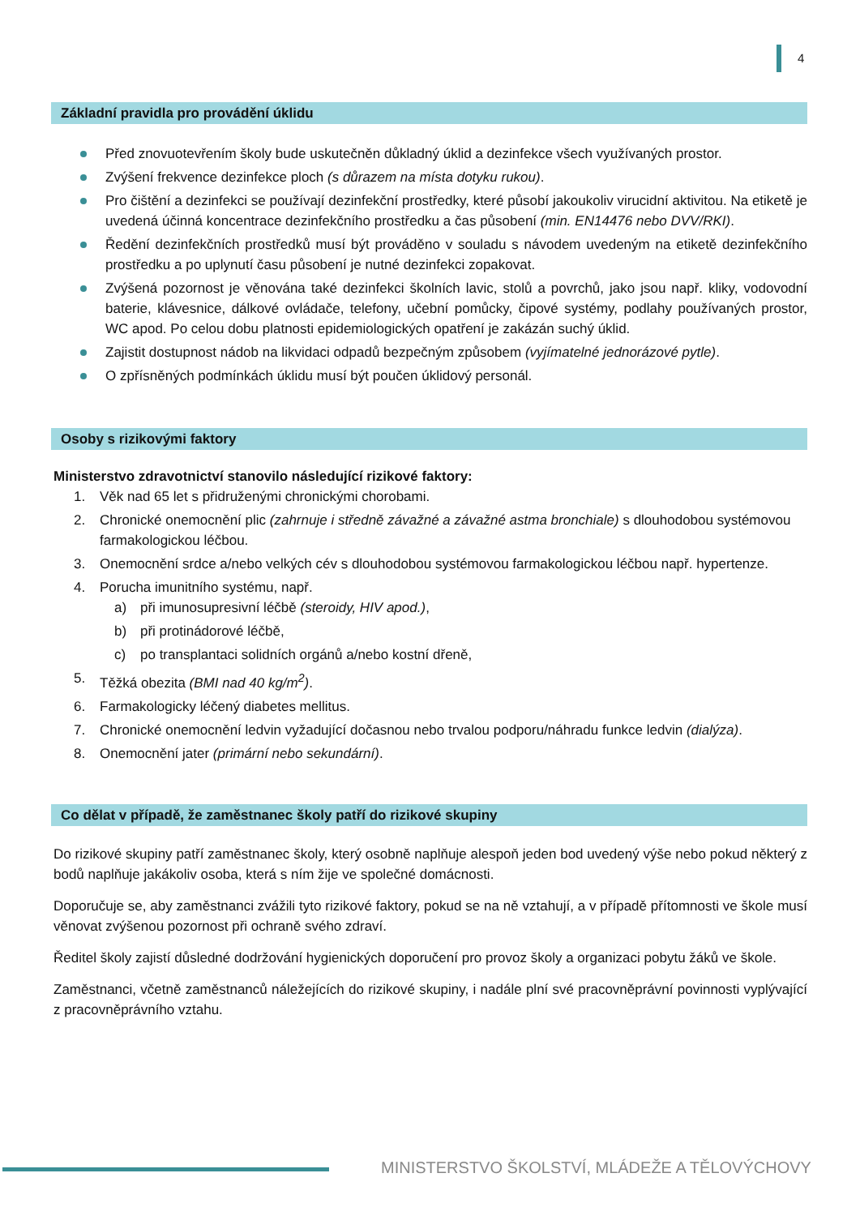4
Základní pravidla pro provádění úklidu
Před znovuotevřením školy bude uskutečněn důkladný úklid a dezinfekce všech využívaných prostor.
Zvýšení frekvence dezinfekce ploch (s důrazem na místa dotyku rukou).
Pro čištění a dezinfekci se používají dezinfekční prostředky, které působí jakoukoliv virucidní aktivitou. Na etiketě je uvedená účinná koncentrace dezinfekčního prostředku a čas působení (min. EN14476 nebo DVV/RKI).
Ředění dezinfekčních prostředků musí být prováděno v souladu s návodem uvedeným na etiketě dezinfekčního prostředku a po uplynutí času působení je nutné dezinfekci zopakovat.
Zvýšená pozornost je věnována také dezinfekci školních lavic, stolů a povrchů, jako jsou např. kliky, vodovodní baterie, klávesnice, dálkové ovládače, telefony, učební pomůcky, čipové systémy, podlahy používaných prostor, WC apod. Po celou dobu platnosti epidemiologických opatření je zakázán suchý úklid.
Zajistit dostupnost nádob na likvidaci odpadů bezpečným způsobem (vyjímatelné jednorázové pytle).
O zpřísněných podmínkách úklidu musí být poučen úklidový personál.
Osoby s rizikovými faktory
Ministerstvo zdravotnictví stanovilo následující rizikové faktory:
1. Věk nad 65 let s přidruženými chronickými chorobami.
2. Chronické onemocnění plic (zahrnuje i středně závažné a závažné astma bronchiale) s dlouhodobou systémovou farmakologickou léčbou.
3. Onemocnění srdce a/nebo velkých cév s dlouhodobou systémovou farmakologickou léčbou např. hypertenze.
4. Porucha imunitního systému, např.
a) při imunosupresivní léčbě (steroidy, HIV apod.),
b) při protinádorové léčbě,
c) po transplantaci solidních orgánů a/nebo kostní dřeně,
5. Těžká obezita (BMI nad 40 kg/m<sup>2</sup>).
6. Farmakologicky léčený diabetes mellitus.
7. Chronické onemocnění ledvin vyžadující dočasnou nebo trvalou podporu/náhradu funkce ledvin (dialýza).
8. Onemocnění jater (primární nebo sekundární).
Co dělat v případě, že zaměstnanec školy patří do rizikové skupiny
Do rizikové skupiny patří zaměstnanec školy, který osobně naplňuje alespoň jeden bod uvedený výše nebo pokud některý z bodů naplňuje jakákoliv osoba, která s ním žije ve společné domácnosti.
Doporučuje se, aby zaměstnanci zvážili tyto rizikové faktory, pokud se na ně vztahují, a v případě přítomnosti ve škole musí věnovat zvýšenou pozornost při ochraně svého zdraví.
Ředitel školy zajistí důsledné dodržování hygienických doporučení pro provoz školy a organizaci pobytu žáků ve škole.
Zaměstnanci, včetně zaměstnanců náležejících do rizikové skupiny, i nadále plní své pracovněprávní povinnosti vyplývající z pracovněprávního vztahu.
MINISTERSTVO ŠKOLSTVÍ, MLÁDEŽE A TĚLOVÝCHOVY